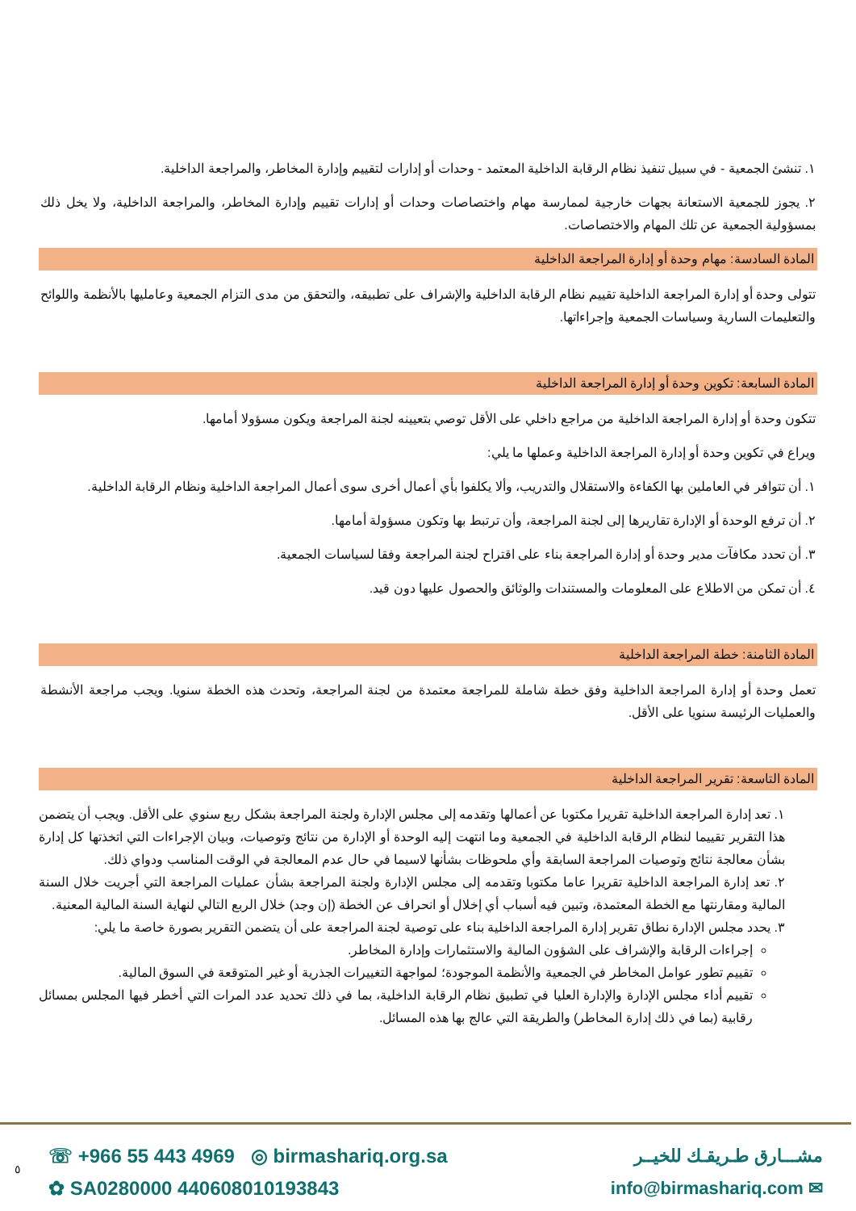١. تنشئ الجمعية - في سبيل تنفيذ نظام الرقابة الداخلية المعتمد - وحدات أو إدارات لتقييم وإدارة المخاطر، والمراجعة الداخلية.
٢. يجوز للجمعية الاستعانة بجهات خارجية لممارسة مهام واختصاصات وحدات أو إدارات تقييم وإدارة المخاطر، والمراجعة الداخلية، ولا يخل ذلك بمسؤولية الجمعية عن تلك المهام والاختصاصات.
المادة السادسة: مهام وحدة أو إدارة المراجعة الداخلية
تتولى وحدة أو إدارة المراجعة الداخلية تقييم نظام الرقابة الداخلية والإشراف على تطبيقه، والتحقق من مدى التزام الجمعية وعامليها بالأنظمة واللوائح والتعليمات السارية وسياسات الجمعية وإجراءاتها.
المادة السابعة: تكوين وحدة أو إدارة المراجعة الداخلية
تتكون وحدة أو إدارة المراجعة الداخلية من مراجع داخلي على الأقل توصي بتعيينه لجنة المراجعة ويكون مسؤولا أمامها.
ويراع في تكوين وحدة أو إدارة المراجعة الداخلية وعملها ما يلي:
١. أن تتوافر في العاملين بها الكفاءة والاستقلال والتدريب، وألا يكلفوا بأي أعمال أخرى سوى أعمال المراجعة الداخلية ونظام الرقابة الداخلية.
٢. أن ترفع الوحدة أو الإدارة تقاريرها إلى لجنة المراجعة، وأن ترتبط بها وتكون مسؤولة أمامها.
٣. أن تحدد مكافآت مدير وحدة أو إدارة المراجعة بناء على اقتراح لجنة المراجعة وفقا لسياسات الجمعية.
٤. أن تمكن من الاطلاع على المعلومات والمستندات والوثائق والحصول عليها دون قيد.
المادة الثامنة: خطة المراجعة الداخلية
تعمل وحدة أو إدارة المراجعة الداخلية وفق خطة شاملة للمراجعة معتمدة من لجنة المراجعة، وتحدث هذه الخطة سنويا. ويجب مراجعة الأنشطة والعمليات الرئيسة سنويا على الأقل.
المادة التاسعة: تقرير المراجعة الداخلية
١. تعد إدارة المراجعة الداخلية تقريرا مكتوبا عن أعمالها وتقدمه إلى مجلس الإدارة ولجنة المراجعة بشكل ربع سنوي على الأقل. ويجب أن يتضمن هذا التقرير تقييما لنظام الرقابة الداخلية في الجمعية وما انتهت إليه الوحدة أو الإدارة من نتائج وتوصيات، وبيان الإجراءات التي اتخذتها كل إدارة بشأن معالجة نتائج وتوصيات المراجعة السابقة وأي ملحوظات بشأنها لاسيما في حال عدم المعالجة في الوقت المناسب ودواي ذلك.
٢. تعد إدارة المراجعة الداخلية تقريرا عاما مكتوبا وتقدمه إلى مجلس الإدارة ولجنة المراجعة بشأن عمليات المراجعة التي أجريت خلال السنة المالية ومقارنتها مع الخطة المعتمدة، وتبين فيه أسباب أي إخلال أو انحراف عن الخطة (إن وجد) خلال الربع التالي لنهاية السنة المالية المعنية.
٣. يحدد مجلس الإدارة نطاق تقرير إدارة المراجعة الداخلية بناء على توصية لجنة المراجعة على أن يتضمن التقرير بصورة خاصة ما يلي:
إجراءات الرقابة والإشراف على الشؤون المالية والاستثمارات وإدارة المخاطر.
تقييم تطور عوامل المخاطر في الجمعية والأنظمة الموجودة؛ لمواجهة التغييرات الجذرية أو غير المتوقعة في السوق المالية.
تقييم أداء مجلس الإدارة والإدارة العليا في تطبيق نظام الرقابة الداخلية، بما في ذلك تحديد عدد المرات التي أخطر فيها المجلس بمسائل رقابية (بما في ذلك إدارة المخاطر) والطريقة التي عالج بها هذه المسائل.
☏ +966 55 443 4969 ◎ birmashariq.org.sa
✿ SA0280000 440608010193843
مشـــارق طـريقـك للخيــر
✉ info@birmashariq.com
٥